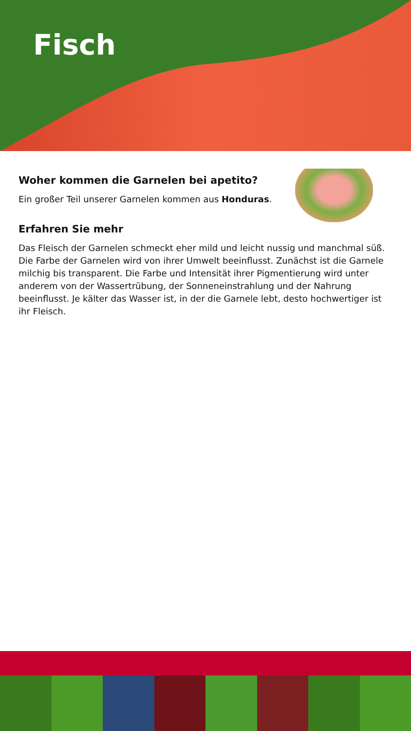Fisch
Woher kommen die Garnelen bei apetito?
Ein großer Teil unserer Garnelen kommen aus Honduras.
Erfahren Sie mehr
Das Fleisch der Garnelen schmeckt eher mild und leicht nussig und manchmal süß. Die Farbe der Garnelen wird von ihrer Umwelt beeinflusst. Zunächst ist die Garnele milchig bis transparent. Die Farbe und Intensität ihrer Pigmentierung wird unter anderem von der Wassertrübung, der Sonneneinstrahlung und der Nahrung beeinflusst. Je kälter das Wasser ist, in der die Garnele lebt, desto hochwertiger ist ihr Fleisch.